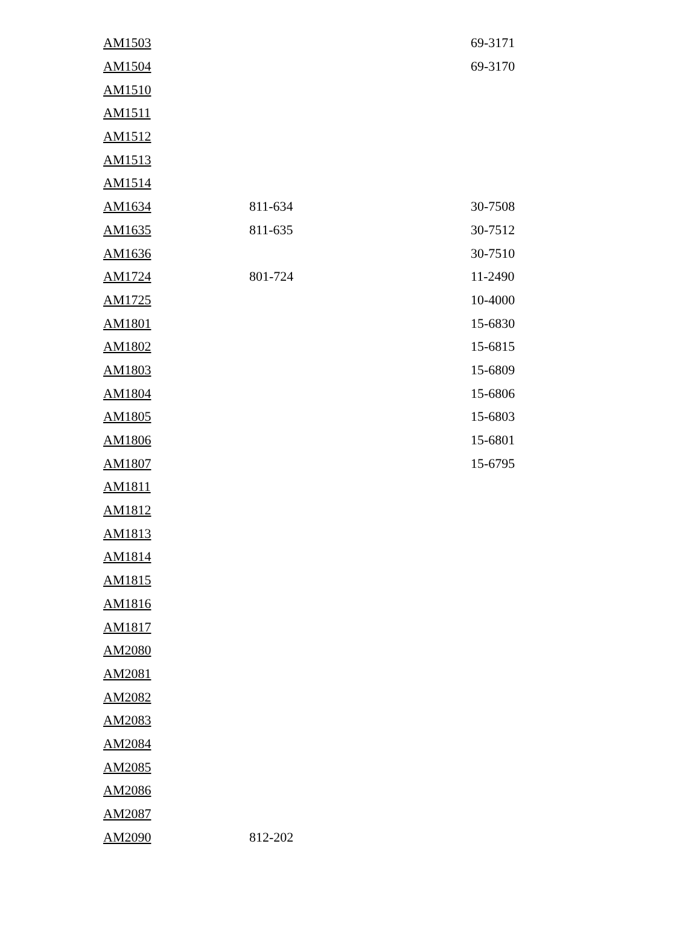| AM1503 | | 69-3171 |
| AM1504 | | 69-3170 |
| AM1510 | | |
| AM1511 | | |
| AM1512 | | |
| AM1513 | | |
| AM1514 | | |
| AM1634 | 811-634 | 30-7508 |
| AM1635 | 811-635 | 30-7512 |
| AM1636 | | 30-7510 |
| AM1724 | 801-724 | 11-2490 |
| AM1725 | | 10-4000 |
| AM1801 | | 15-6830 |
| AM1802 | | 15-6815 |
| AM1803 | | 15-6809 |
| AM1804 | | 15-6806 |
| AM1805 | | 15-6803 |
| AM1806 | | 15-6801 |
| AM1807 | | 15-6795 |
| AM1811 | | |
| AM1812 | | |
| AM1813 | | |
| AM1814 | | |
| AM1815 | | |
| AM1816 | | |
| AM1817 | | |
| AM2080 | | |
| AM2081 | | |
| AM2082 | | |
| AM2083 | | |
| AM2084 | | |
| AM2085 | | |
| AM2086 | | |
| AM2087 | | |
| AM2090 | 812-202 | |